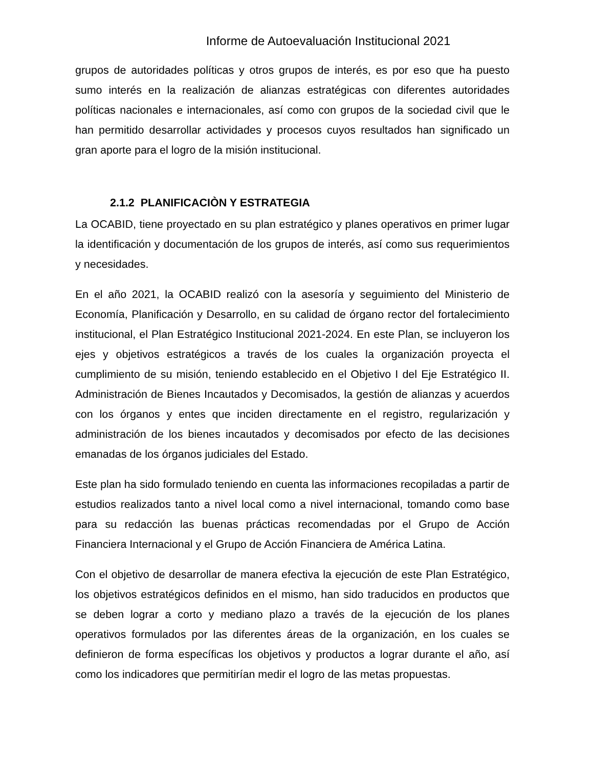Informe de Autoevaluación Institucional 2021
grupos de autoridades políticas y otros grupos de interés, es por eso que ha puesto sumo interés en la realización de alianzas estratégicas con diferentes autoridades políticas nacionales e internacionales, así como con grupos de la sociedad civil que le han permitido desarrollar actividades y procesos cuyos resultados han significado un gran aporte para el logro de la misión institucional.
2.1.2 PLANIFICACIÒN Y ESTRATEGIA
La OCABID, tiene proyectado en su plan estratégico y planes operativos en primer lugar la identificación y documentación de los grupos de interés, así como sus requerimientos y necesidades.
En el año 2021, la OCABID realizó con la asesoría y seguimiento del Ministerio de Economía, Planificación y Desarrollo, en su calidad de órgano rector del fortalecimiento institucional, el Plan Estratégico Institucional 2021-2024. En este Plan, se incluyeron los ejes y objetivos estratégicos a través de los cuales la organización proyecta el cumplimiento de su misión, teniendo establecido en el Objetivo I del Eje Estratégico II. Administración de Bienes Incautados y Decomisados, la gestión de alianzas y acuerdos con los órganos y entes que inciden directamente en el registro, regularización y administración de los bienes incautados y decomisados por efecto de las decisiones emanadas de los órganos judiciales del Estado.
Este plan ha sido formulado teniendo en cuenta las informaciones recopiladas a partir de estudios realizados tanto a nivel local como a nivel internacional, tomando como base para su redacción las buenas prácticas recomendadas por el Grupo de Acción Financiera Internacional y el Grupo de Acción Financiera de América Latina.
Con el objetivo de desarrollar de manera efectiva la ejecución de este Plan Estratégico, los objetivos estratégicos definidos en el mismo, han sido traducidos en productos que se deben lograr a corto y mediano plazo a través de la ejecución de los planes operativos formulados por las diferentes áreas de la organización, en los cuales se definieron de forma específicas los objetivos y productos a lograr durante el año, así como los indicadores que permitirían medir el logro de las metas propuestas.